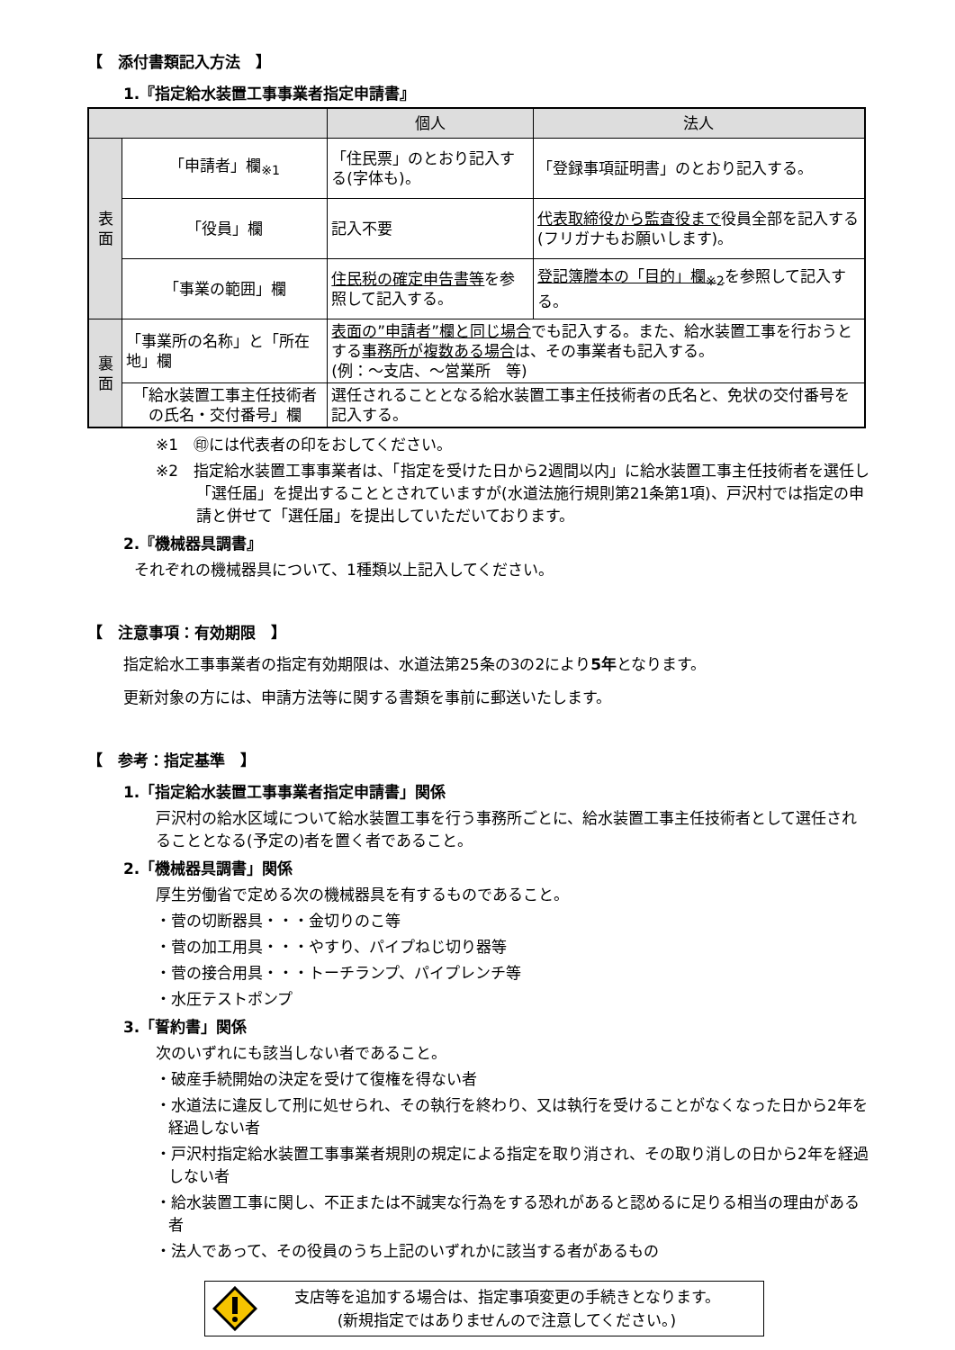【　添付書類記入方法　】
1.『指定給水装置工事事業者指定申請書』
| | | 個人 | 法人 |
| --- | --- | --- | --- |
| 表 面 | 「申請者」欄<sub>※1</sub> | 「住民票」のとおり記入する(字体も)。 | 「登録事項証明書」のとおり記入する。 |
| | 「役員」欄 | 記入不要 | 代表取締役から監査役まで 役員全部を記入する(フリガナもお願いします)。 |
| | 「事業の範囲」欄 | 住民税の確定申告書等 を参照して記入する。 | 登記簿謄本の「目的」欄<sub>※2</sub> を参照して記入する。 |
| 裏 面 | 「事業所の名称」と「所在地」欄 | 表面の”申請者”欄と同じ場合 でも記入する。また、給水装置工事を行おうとする 事務所が複数ある場合 は、その事業者も記入する。 (例：～支店、～営業所 等) | |
| | 「給水装置工事主任技術者の氏名・交付番号」欄 | 選任されることとなる給水装置工事主任技術者の氏名と、免状の交付番号を記入する。 | |
※1　㊞には代表者の印をおしてください。
※2　指定給水装置工事事業者は、「指定を受けた日から2週間以内」に給水装置工事主任技術者を選任し「選任届」を提出することとされていますが(水道法施行規則第21条第1項)、戸沢村では指定の申請と併せて「選任届」を提出していただいております。
2.『機械器具調書』
それぞれの機械器具について、1種類以上記入してください。
【　注意事項：有効期限　】
指定給水工事事業者の指定有効期限は、水道法第25条の3の2により5年となります。
更新対象の方には、申請方法等に関する書類を事前に郵送いたします。
【　参考：指定基準　】
1.「指定給水装置工事事業者指定申請書」関係
戸沢村の給水区域について給水装置工事を行う事務所ごとに、給水装置工事主任技術者として選任されることとなる(予定の)者を置く者であること。
2.「機械器具調書」関係
厚生労働省で定める次の機械器具を有するものであること。
・菅の切断器具・・・金切りのこ等
・菅の加工用具・・・やすり、パイプねじ切り器等
・菅の接合用具・・・トーチランプ、パイプレンチ等
・水圧テストポンプ
3.「誓約書」関係
次のいずれにも該当しない者であること。
・破産手続開始の決定を受けて復権を得ない者
・水道法に違反して刑に処せられ、その執行を終わり、又は執行を受けることがなくなった日から2年を経過しない者
・戸沢村指定給水装置工事事業者規則の規定による指定を取り消され、その取り消しの日から2年を経過しない者
・給水装置工事に関し、不正または不誠実な行為をする恐れがあると認めるに足りる相当の理由がある者
・法人であって、その役員のうち上記のいずれかに該当する者があるもの
支店等を追加する場合は、指定事項変更の手続きとなります。
(新規指定ではありませんので注意してください。)